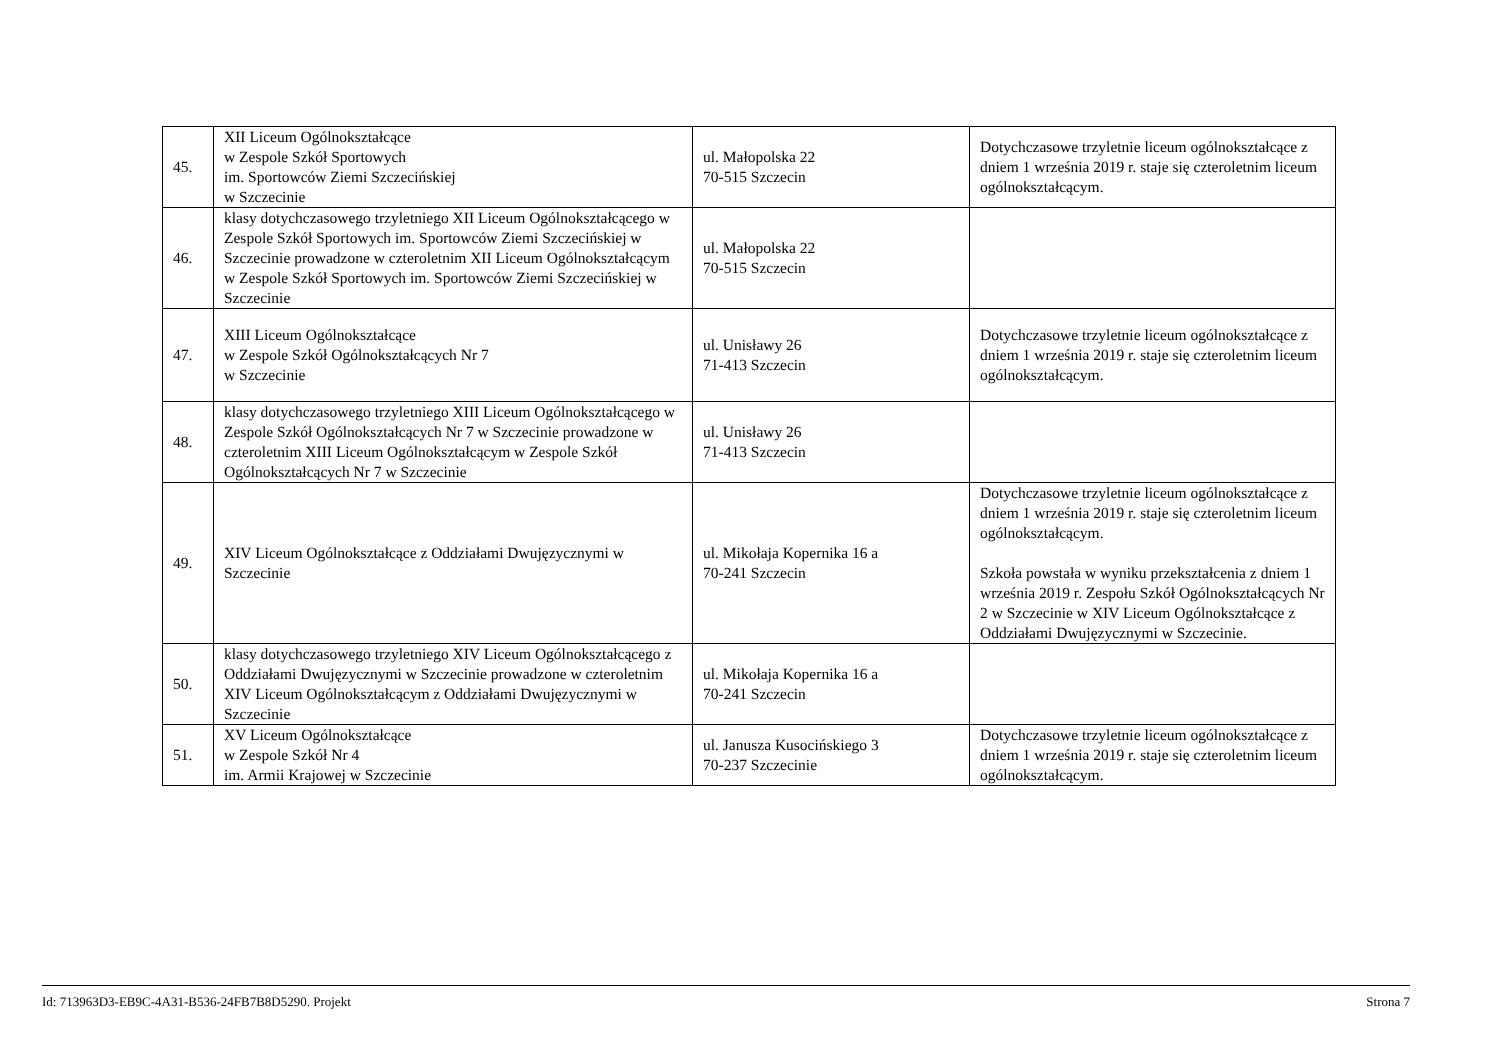| 45. | XII Liceum Ogólnokształcące w Zespole Szkół Sportowych im. Sportowców Ziemi Szczecińskiej w Szczecinie | ul. Małopolska 22 70-515 Szczecin | Dotychczasowe trzyletnie liceum ogólnokształcące z dniem 1 września 2019 r. staje się czteroletnim liceum ogólnokształcącym. |
| 46. | klasy dotychczasowego trzyletniego XII Liceum Ogólnokształcącego w Zespole Szkół Sportowych im. Sportowców Ziemi Szczecińskiej w Szczecinie prowadzone w czteroletnim XII Liceum Ogólnokształcącym w Zespole Szkół Sportowych im. Sportowców Ziemi Szczecińskiej w Szczecinie | ul. Małopolska 22 70-515 Szczecin | |
| 47. | XIII Liceum Ogólnokształcące w Zespole Szkół Ogólnokształcących Nr 7 w Szczecinie | ul. Unisławy 26 71-413 Szczecin | Dotychczasowe trzyletnie liceum ogólnokształcące z dniem 1 września 2019 r. staje się czteroletnim liceum ogólnokształcącym. |
| 48. | klasy dotychczasowego trzyletniego XIII Liceum Ogólnokształcącego w Zespole Szkół Ogólnokształcących Nr 7 w Szczecinie prowadzone w czteroletnim XIII Liceum Ogólnokształcącym w Zespole Szkół Ogólnokształcących Nr 7 w Szczecinie | ul. Unisławy 26 71-413 Szczecin | |
| 49. | XIV Liceum Ogólnokształcące z Oddziałami Dwujęzycznymi w Szczecinie | ul. Mikołaja Kopernika 16 a 70-241 Szczecin | Dotychczasowe trzyletnie liceum ogólnokształcące z dniem 1 września 2019 r. staje się czteroletnim liceum ogólnokształcącym. Szkoła powstała w wyniku przekształcenia z dniem 1 września 2019 r. Zespołu Szkół Ogólnokształcących Nr 2 w Szczecinie w XIV Liceum Ogólnokształcące z Oddziałami Dwujęzycznymi w Szczecinie. |
| 50. | klasy dotychczasowego trzyletniego XIV Liceum Ogólnokształcącego z Oddziałami Dwujęzycznymi w Szczecinie prowadzone w czteroletnim XIV Liceum Ogólnokształcącym z Oddziałami Dwujęzycznymi w Szczecinie | ul. Mikołaja Kopernika 16 a 70-241 Szczecin | |
| 51. | XV Liceum Ogólnokształcące w Zespole Szkół Nr 4 im. Armii Krajowej w Szczecinie | ul. Janusza Kusocińskiego 3 70-237 Szczecinie | Dotychczasowe trzyletnie liceum ogólnokształcące z dniem 1 września 2019 r. staje się czteroletnim liceum ogólnokształcącym. |
Id: 713963D3-EB9C-4A31-B536-24FB7B8D5290. Projekt Strona 7